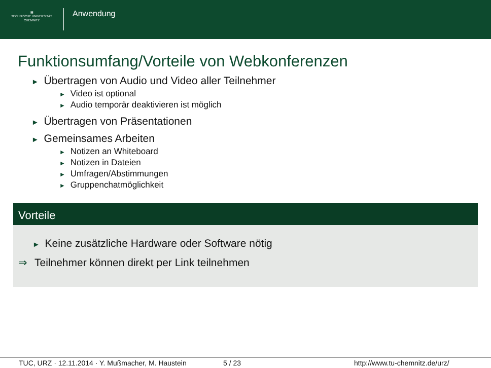▦
TECHNISCHE UNIVERSITÄT
CHEMNITZ
Anwendung
Funktionsumfang/Vorteile von Webkonferenzen
► Übertragen von Audio und Video aller Teilnehmer
► Video ist optional
► Audio temporär deaktivieren ist möglich
► Übertragen von Präsentationen
► Gemeinsames Arbeiten
► Notizen an Whiteboard
► Notizen in Dateien
► Umfragen/Abstimmungen
► Gruppenchatmöglichkeit
Vorteile
► Keine zusätzliche Hardware oder Software nötig
⇒ Teilnehmer können direkt per Link teilnehmen
TUC, URZ · 12.11.2014 · Y. Mußmacher, M. Haustein 5 / 23 http://www.tu-chemnitz.de/urz/